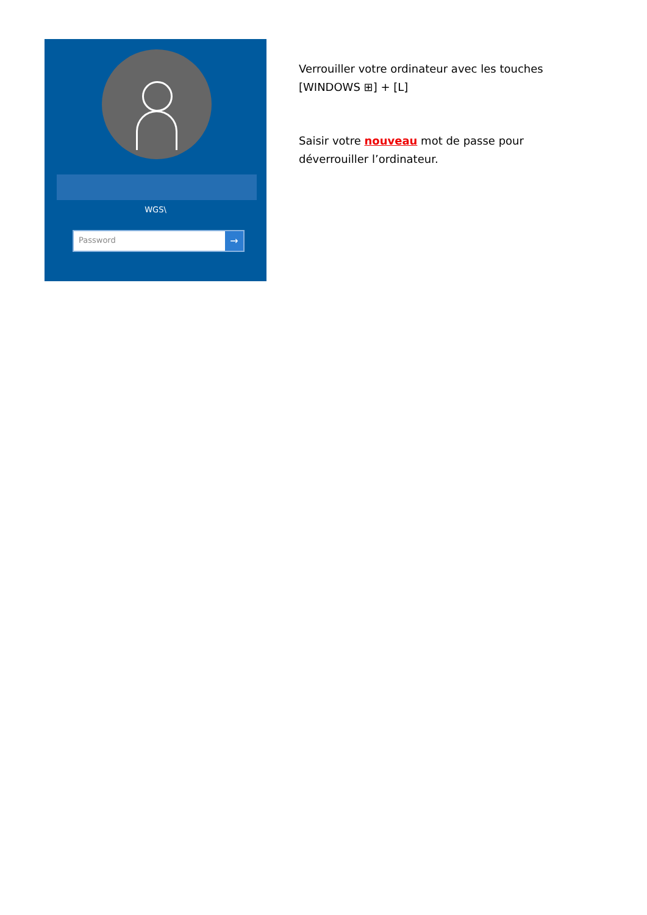WGS\
Password →
Verrouiller votre ordinateur avec les touches
[WINDOWS ⊞] + [L]
Saisir votre nouveau mot de passe pour
déverrouiller l’ordinateur.